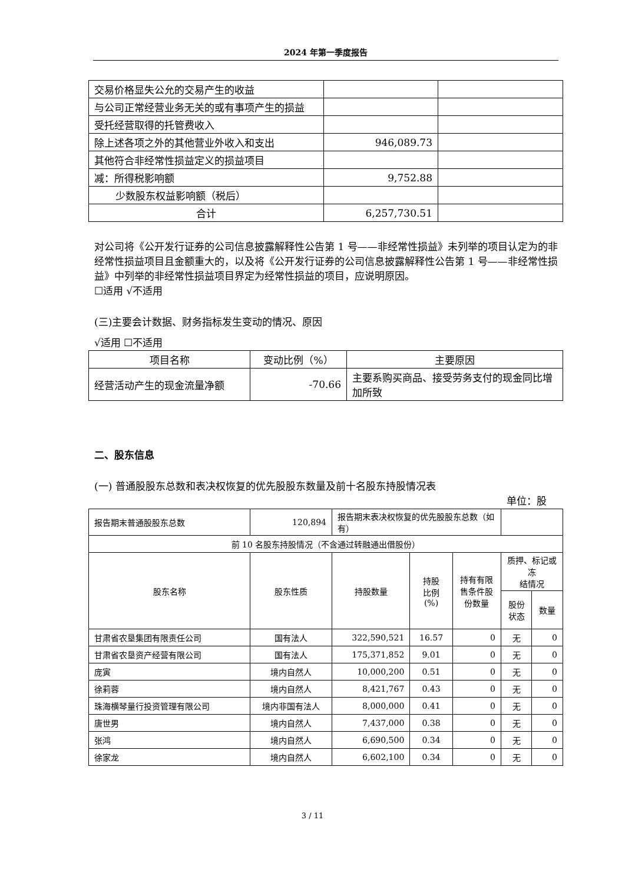2024 年第一季度报告
| 交易价格显失公允的交易产生的收益 | | |
| 与公司正常经营业务无关的或有事项产生的损益 | | |
| 受托经营取得的托管费收入 | | |
| 除上述各项之外的其他营业外收入和支出 | 946,089.73 | |
| 其他符合非经常性损益定义的损益项目 | | |
| 减：所得税影响额 | 9,752.88 | |
| 少数股东权益影响额（税后） | | |
| 合计 | 6,257,730.51 | |
对公司将《公开发行证券的公司信息披露解释性公告第 1 号——非经常性损益》未列举的项目认定为的非经常性损益项目且金额重大的，以及将《公开发行证券的公司信息披露解释性公告第 1 号——非经常性损益》中列举的非经常性损益项目界定为经常性损益的项目，应说明原因。
☐适用 √不适用
(三)主要会计数据、财务指标发生变动的情况、原因
√适用 ☐不适用
| 项目名称 | 变动比例（%） | 主要原因 |
| 经营活动产生的现金流量净额 | -70.66 | 主要系购买商品、接受劳务支付的现金同比增加所致 |
二、股东信息
(一) 普通股股东总数和表决权恢复的优先股股东数量及前十名股东持股情况表
单位：股
| 报告期末普通股股东总数 | 120,894 | 报告期末表决权恢复的优先股股东总数（如有） | | | | |
| 前 10 名股东持股情况（不含通过转融通出借股份） | | | | | | |
| 股东名称 | 股东性质 | 持股数量 | 持股 比例 (%) | 持有有限 售条件股 份数量 | 质押、标记或冻 结情况 | |
| | | | | | 股份 状态 | 数量 |
| 甘肃省农垦集团有限责任公司 | 国有法人 | 322,590,521 | 16.57 | 0 | 无 | 0 |
| 甘肃省农垦资产经营有限公司 | 国有法人 | 175,371,852 | 9.01 | 0 | 无 | 0 |
| 庞寅 | 境内自然人 | 10,000,200 | 0.51 | 0 | 无 | 0 |
| 徐莉蓉 | 境内自然人 | 8,421,767 | 0.43 | 0 | 无 | 0 |
| 珠海横琴量行投资管理有限公司 | 境内非国有法人 | 8,000,000 | 0.41 | 0 | 无 | 0 |
| 唐世男 | 境内自然人 | 7,437,000 | 0.38 | 0 | 无 | 0 |
| 张鸿 | 境内自然人 | 6,690,500 | 0.34 | 0 | 无 | 0 |
| 徐家龙 | 境内自然人 | 6,602,100 | 0.34 | 0 | 无 | 0 |
3 / 11